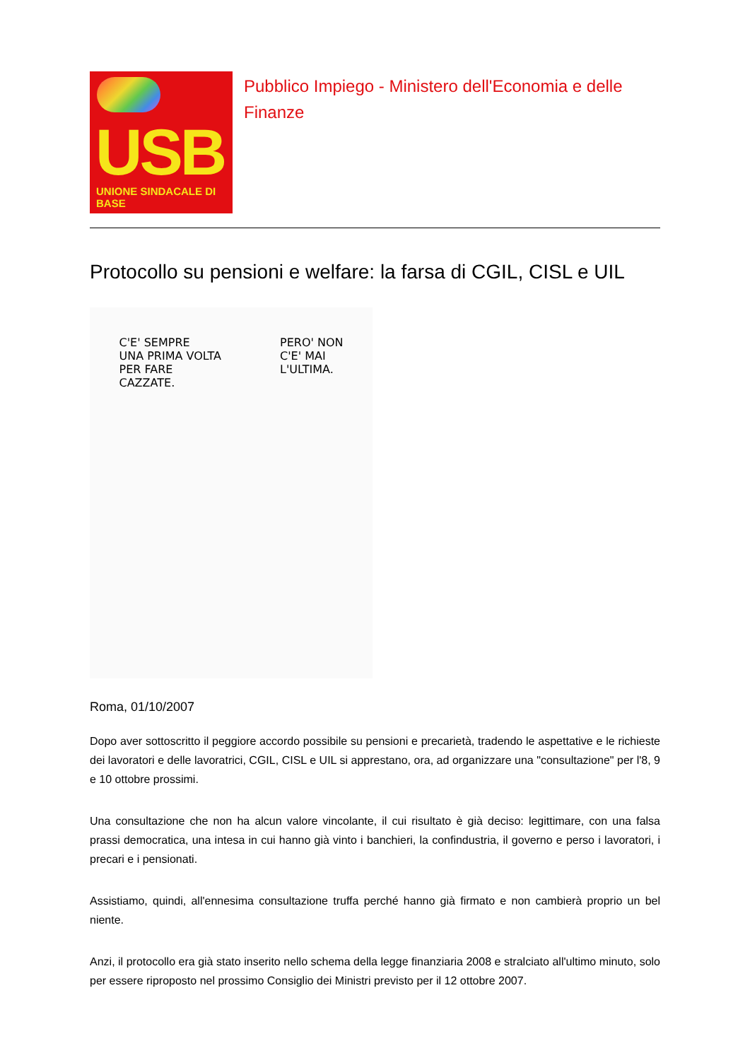USB
UNIONE SINDACALE DI BASE
Pubblico Impiego - Ministero dell'Economia e delle Finanze
Protocollo su pensioni e welfare: la farsa di CGIL, CISL e UIL
C'E' SEMPRE
UNA PRIMA VOLTA
PER FARE
CAZZATE.
PERO' NON
C'E' MAI
L'ULTIMA.
Roma, 01/10/2007
Dopo aver sottoscritto il peggiore accordo possibile su pensioni e precarietà, tradendo le aspettative e le richieste dei lavoratori e delle lavoratrici, CGIL, CISL e UIL si apprestano, ora, ad organizzare una "consultazione" per l'8, 9 e 10 ottobre prossimi.
Una consultazione che non ha alcun valore vincolante, il cui risultato è già deciso: legittimare, con una falsa prassi democratica, una intesa in cui hanno già vinto i banchieri, la confindustria, il governo e perso i lavoratori, i precari e i pensionati.
Assistiamo, quindi, all'ennesima consultazione truffa perché hanno già firmato e non cambierà proprio un bel niente.
Anzi, il protocollo era già stato inserito nello schema della legge finanziaria 2008 e stralciato all'ultimo minuto, solo per essere riproposto nel prossimo Consiglio dei Ministri previsto per il 12 ottobre 2007.